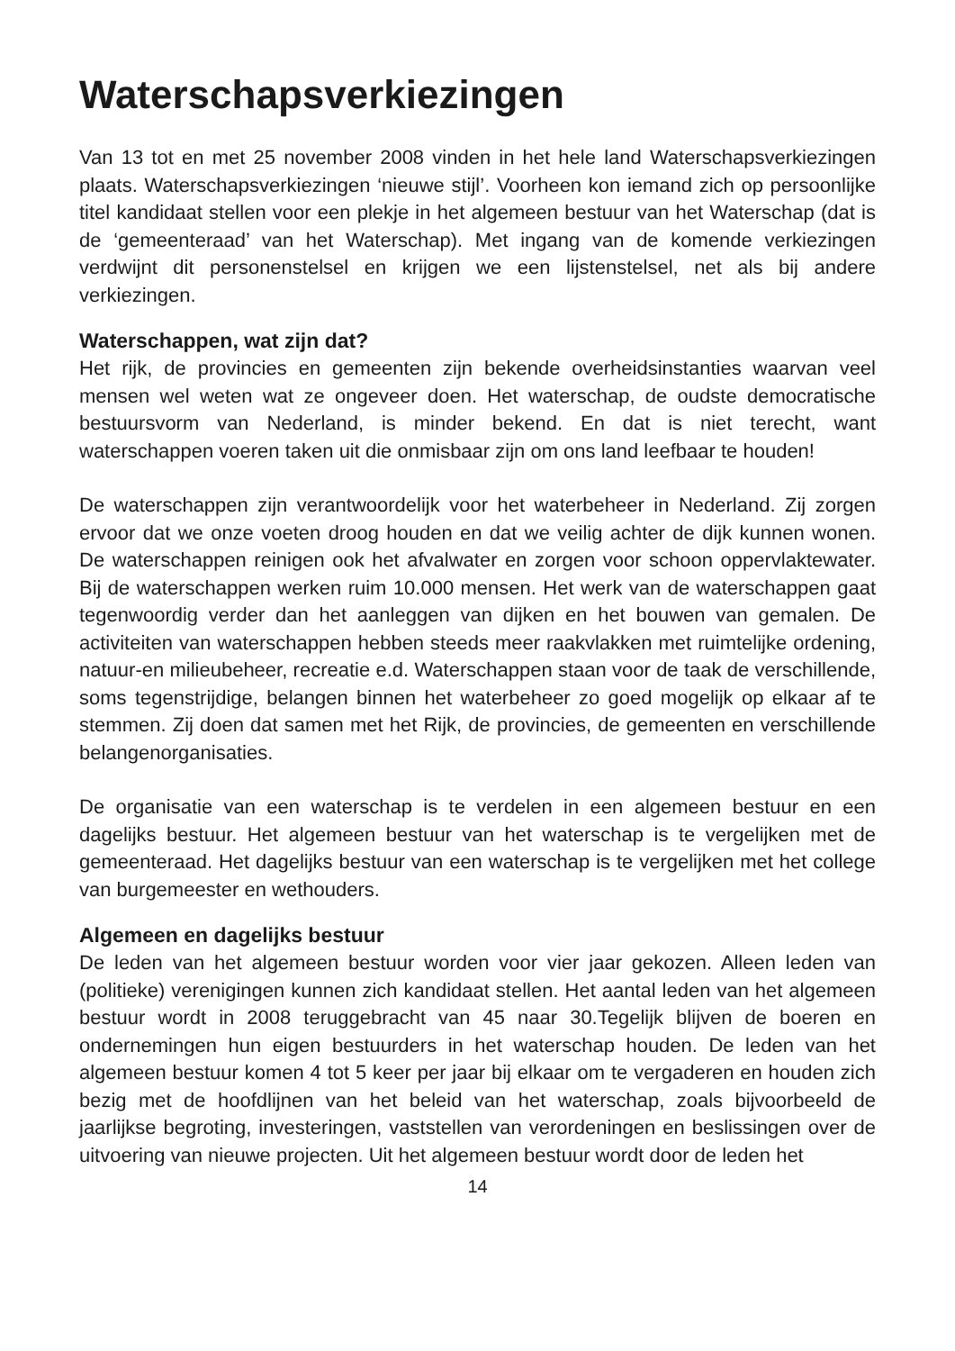Waterschapsverkiezingen
Van 13 tot en met 25 november 2008 vinden in het hele land Waterschaps­verkiezingen plaats. Waterschapsverkiezingen ‘nieuwe stijl’. Voorheen kon iemand zich op persoonlijke titel kandidaat stellen voor een plekje in het algemeen bestuur van het Waterschap (dat is de ‘gemeenteraad’ van het Waterschap). Met ingang van de komende verkiezingen verdwijnt dit personen­stelsel en krijgen we een lijstenstelsel, net als bij andere verkiezingen.
Waterschappen, wat zijn dat?
Het rijk, de provincies en gemeenten zijn bekende overheidsinstanties waarvan veel mensen wel weten wat ze ongeveer doen. Het waterschap, de oudste democrati­sche bestuursvorm van Nederland, is minder bekend. En dat is niet terecht, want waterschappen voeren taken uit die onmisbaar zijn om ons land leefbaar te houden!
De waterschappen zijn verantwoordelijk voor het waterbeheer in Nederland. Zij zorgen ervoor dat we onze voeten droog houden en dat we veilig achter de dijk kunnen wonen. De waterschappen reinigen ook het afvalwater en zorgen voor schoon oppervlaktewater. Bij de waterschappen werken ruim 10.000 mensen. Het werk van de waterschappen gaat tegenwoordig verder dan het aanleggen van dijken en het bouwen van gemalen. De activiteiten van waterschappen hebben steeds meer raakvlakken met ruimtelijke orde­ning, natuur-en milieubeheer, recreatie e.d. Waterschappen staan voor de taak de verschillende, soms tegenstrijdige, belangen binnen het waterbe­heer zo goed mogelijk op elkaar af te stemmen. Zij doen dat samen met het Rijk, de provincies, de gemeenten en verschillende belangenorganisaties.
De organisatie van een waterschap is te verdelen in een algemeen bestuur en een dagelijks bestuur. Het algemeen bestuur van het waterschap is te verge­lijken met de gemeenteraad. Het dagelijks bestuur van een waterschap is te vergelijken met het college van burgemeester en wethouders.
Algemeen en dagelijks bestuur
De leden van het algemeen bestuur worden voor vier jaar gekozen. Alleen leden van (politieke) verenigingen kunnen zich kandidaat stellen. Het aantal leden van het algemeen bestuur wordt in 2008 teruggebracht van 45 naar 30.Tegelijk blijven de boeren en ondernemingen hun eigen bestuurders in het waterschap houden. De leden van het algemeen bestuur komen 4 tot 5 keer per jaar bij elkaar om te vergaderen en houden zich bezig met de hoofdlijnen van het beleid van het waterschap, zoals bijvoorbeeld de jaarlijkse begroting, investeringen, vaststellen van verordeningen en beslissingen over de uitvoe­ring van nieuwe projecten. Uit het algemeen bestuur wordt door de leden het
14